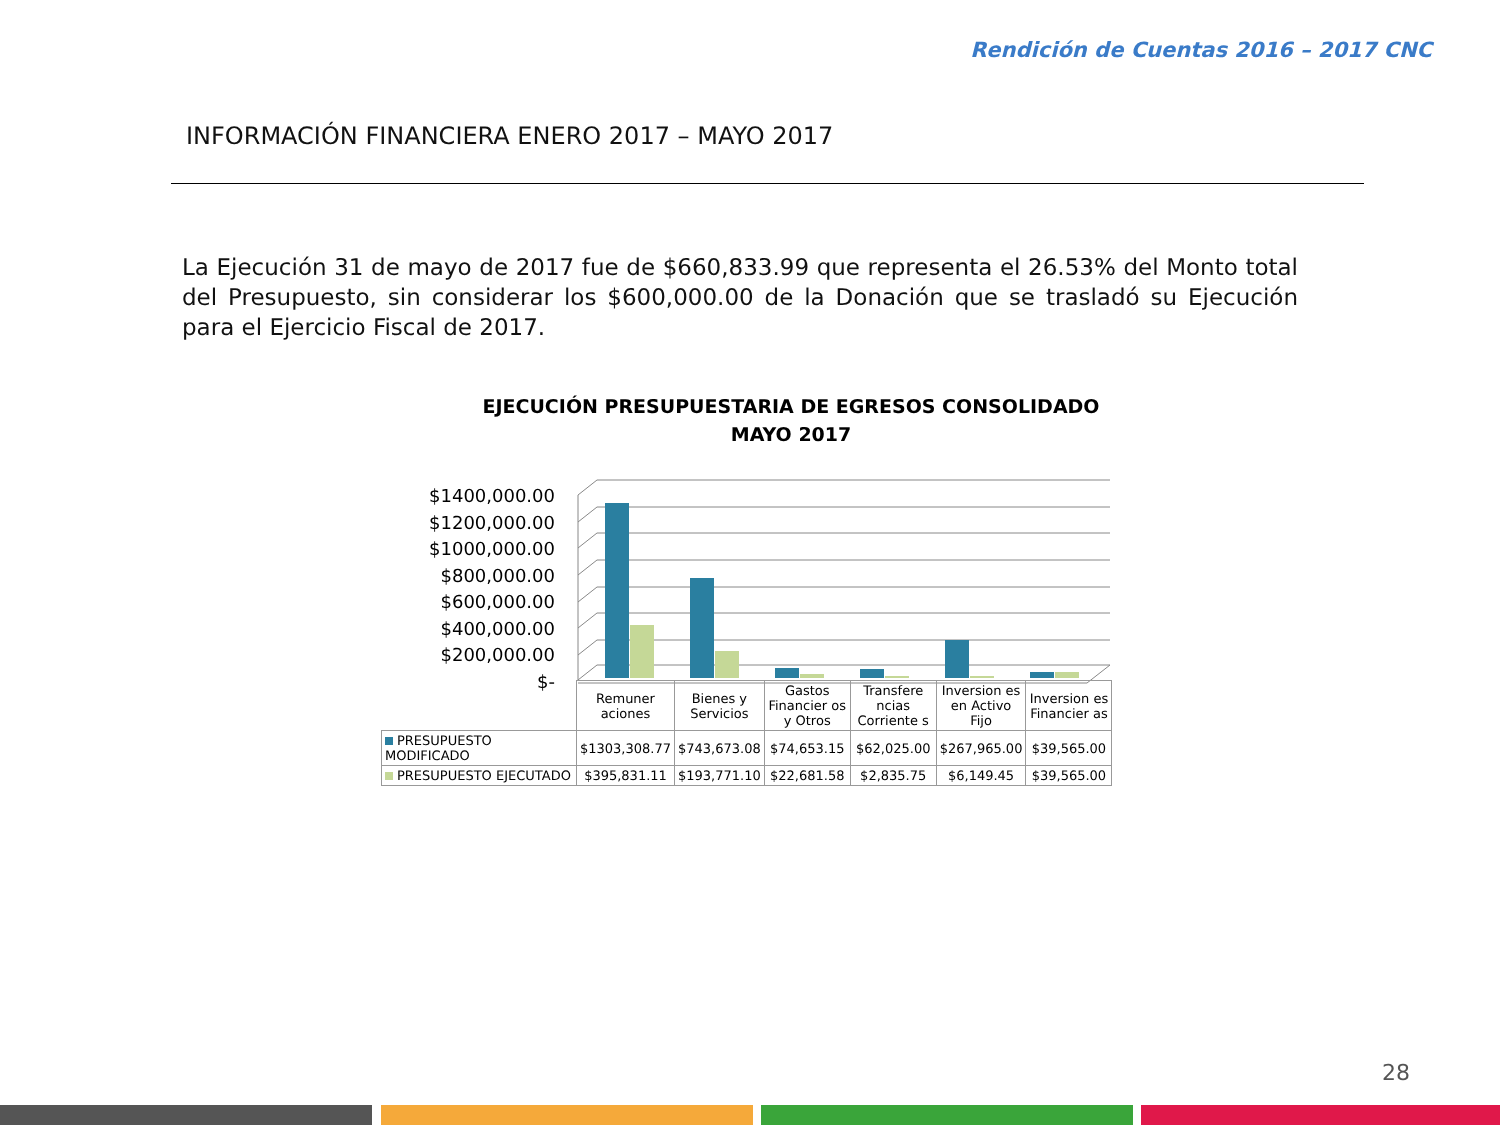Rendición de Cuentas 2016 – 2017 CNC
INFORMACIÓN FINANCIERA ENERO 2017 – MAYO 2017
La Ejecución 31 de mayo de 2017 fue de $660,833.99 que representa el 26.53% del Monto total del Presupuesto, sin considerar los $600,000.00 de la Donación que se trasladó su Ejecución para el Ejercicio Fiscal de 2017.
EJECUCIÓN PRESUPUESTARIA DE EGRESOS CONSOLIDADO
MAYO 2017
$1400,000.00
$1200,000.00
$1000,000.00
$800,000.00
$600,000.00
$400,000.00
$200,000.00
$-
| | Remuner aciones | Bienes y Servicios | Gastos Financier os y Otros | Transfere ncias Corriente s | Inversion es en Activo Fijo | Inversion es Financier as |
| --- | --- | --- | --- | --- | --- | --- |
| PRESUPUESTO MODIFICADO | $1303,308.77 | $743,673.08 | $74,653.15 | $62,025.00 | $267,965.00 | $39,565.00 |
| PRESUPUESTO EJECUTADO | $395,831.11 | $193,771.10 | $22,681.58 | $2,835.75 | $6,149.45 | $39,565.00 |
28